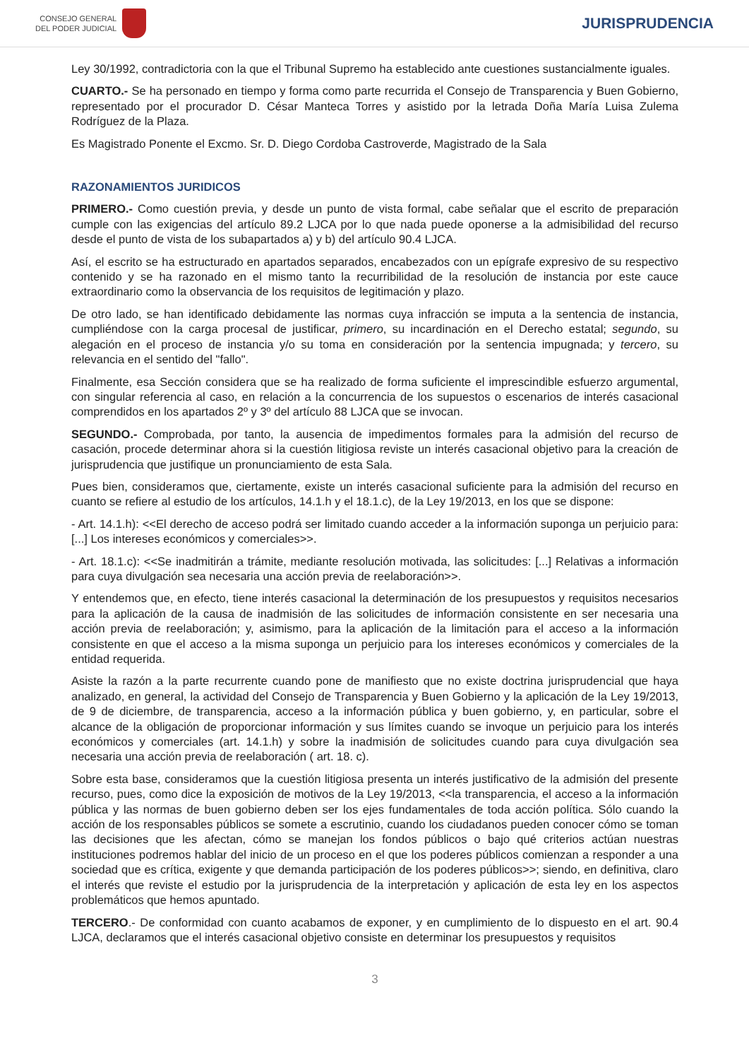CONSEJO GENERAL
DEL PODER JUDICIAL
JURISPRUDENCIA
Ley 30/1992, contradictoria con la que el Tribunal Supremo ha establecido ante cuestiones sustancialmente iguales.
CUARTO.- Se ha personado en tiempo y forma como parte recurrida el Consejo de Transparencia y Buen Gobierno, representado por el procurador D. César Manteca Torres y asistido por la letrada Doña María Luisa Zulema Rodríguez de la Plaza.
Es Magistrado Ponente el Excmo. Sr. D. Diego Cordoba Castroverde, Magistrado de la Sala
RAZONAMIENTOS JURIDICOS
PRIMERO.- Como cuestión previa, y desde un punto de vista formal, cabe señalar que el escrito de preparación cumple con las exigencias del artículo 89.2 LJCA por lo que nada puede oponerse a la admisibilidad del recurso desde el punto de vista de los subapartados a) y b) del artículo 90.4 LJCA.
Así, el escrito se ha estructurado en apartados separados, encabezados con un epígrafe expresivo de su respectivo contenido y se ha razonado en el mismo tanto la recurribilidad de la resolución de instancia por este cauce extraordinario como la observancia de los requisitos de legitimación y plazo.
De otro lado, se han identificado debidamente las normas cuya infracción se imputa a la sentencia de instancia, cumpliéndose con la carga procesal de justificar, primero, su incardinación en el Derecho estatal; segundo, su alegación en el proceso de instancia y/o su toma en consideración por la sentencia impugnada; y tercero, su relevancia en el sentido del "fallo".
Finalmente, esa Sección considera que se ha realizado de forma suficiente el imprescindible esfuerzo argumental, con singular referencia al caso, en relación a la concurrencia de los supuestos o escenarios de interés casacional comprendidos en los apartados 2º y 3º del artículo 88 LJCA que se invocan.
SEGUNDO.- Comprobada, por tanto, la ausencia de impedimentos formales para la admisión del recurso de casación, procede determinar ahora si la cuestión litigiosa reviste un interés casacional objetivo para la creación de jurisprudencia que justifique un pronunciamiento de esta Sala.
Pues bien, consideramos que, ciertamente, existe un interés casacional suficiente para la admisión del recurso en cuanto se refiere al estudio de los artículos, 14.1.h y el 18.1.c), de la Ley 19/2013, en los que se dispone:
- Art. 14.1.h): <<El derecho de acceso podrá ser limitado cuando acceder a la información suponga un perjuicio para: [...] Los intereses económicos y comerciales>>.
- Art. 18.1.c): <<Se inadmitirán a trámite, mediante resolución motivada, las solicitudes: [...] Relativas a información para cuya divulgación sea necesaria una acción previa de reelaboración>>.
Y entendemos que, en efecto, tiene interés casacional la determinación de los presupuestos y requisitos necesarios para la aplicación de la causa de inadmisión de las solicitudes de información consistente en ser necesaria una acción previa de reelaboración; y, asimismo, para la aplicación de la limitación para el acceso a la información consistente en que el acceso a la misma suponga un perjuicio para los intereses económicos y comerciales de la entidad requerida.
Asiste la razón a la parte recurrente cuando pone de manifiesto que no existe doctrina jurisprudencial que haya analizado, en general, la actividad del Consejo de Transparencia y Buen Gobierno y la aplicación de la Ley 19/2013, de 9 de diciembre, de transparencia, acceso a la información pública y buen gobierno, y, en particular, sobre el alcance de la obligación de proporcionar información y sus límites cuando se invoque un perjuicio para los interés económicos y comerciales (art. 14.1.h) y sobre la inadmisión de solicitudes cuando para cuya divulgación sea necesaria una acción previa de reelaboración ( art. 18. c).
Sobre esta base, consideramos que la cuestión litigiosa presenta un interés justificativo de la admisión del presente recurso, pues, como dice la exposición de motivos de la Ley 19/2013, <<la transparencia, el acceso a la información pública y las normas de buen gobierno deben ser los ejes fundamentales de toda acción política. Sólo cuando la acción de los responsables públicos se somete a escrutinio, cuando los ciudadanos pueden conocer cómo se toman las decisiones que les afectan, cómo se manejan los fondos públicos o bajo qué criterios actúan nuestras instituciones podremos hablar del inicio de un proceso en el que los poderes públicos comienzan a responder a una sociedad que es crítica, exigente y que demanda participación de los poderes públicos>>; siendo, en definitiva, claro el interés que reviste el estudio por la jurisprudencia de la interpretación y aplicación de esta ley en los aspectos problemáticos que hemos apuntado.
TERCERO.- De conformidad con cuanto acabamos de exponer, y en cumplimiento de lo dispuesto en el art. 90.4 LJCA, declaramos que el interés casacional objetivo consiste en determinar los presupuestos y requisitos
3